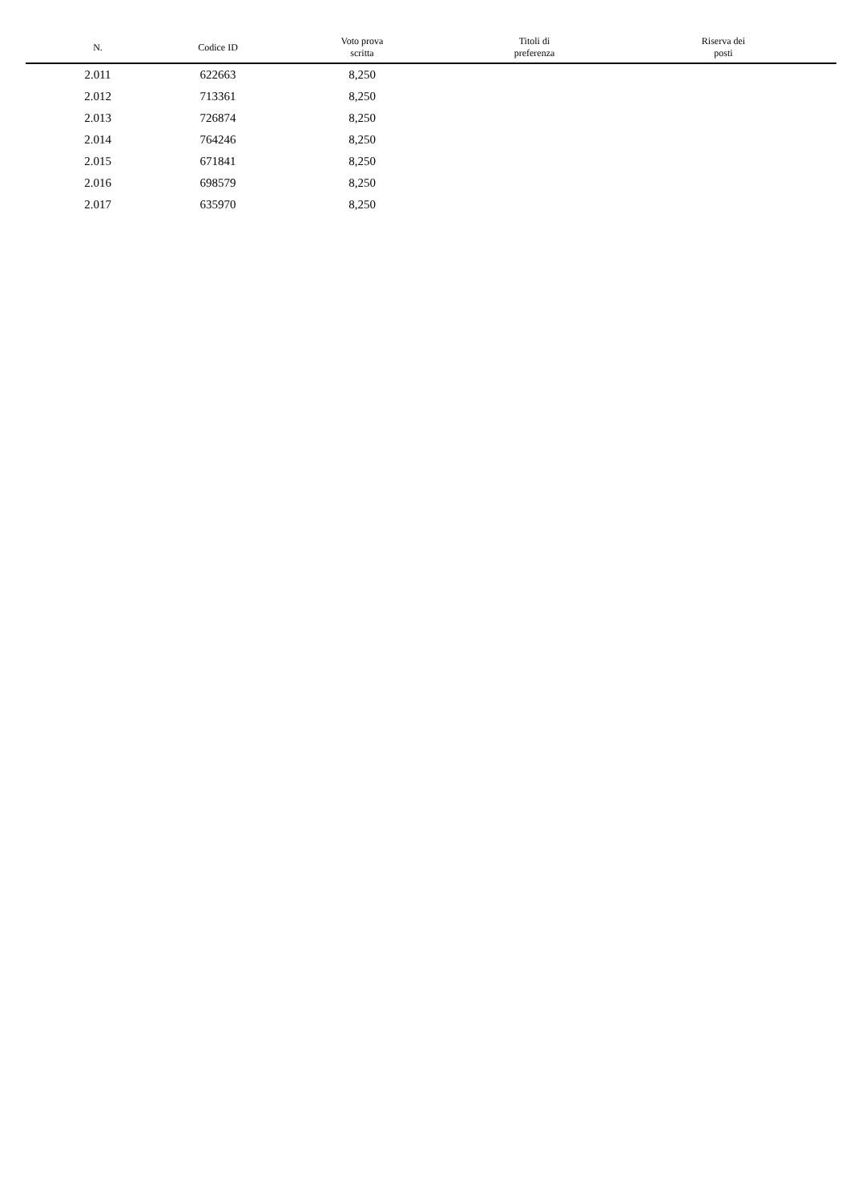| N. | Codice ID | Voto prova scritta | Titoli di preferenza | Riserva dei posti |
| --- | --- | --- | --- | --- |
| 2.011 | 622663 | 8,250 | | |
| 2.012 | 713361 | 8,250 | | |
| 2.013 | 726874 | 8,250 | | |
| 2.014 | 764246 | 8,250 | | |
| 2.015 | 671841 | 8,250 | | |
| 2.016 | 698579 | 8,250 | | |
| 2.017 | 635970 | 8,250 | | |